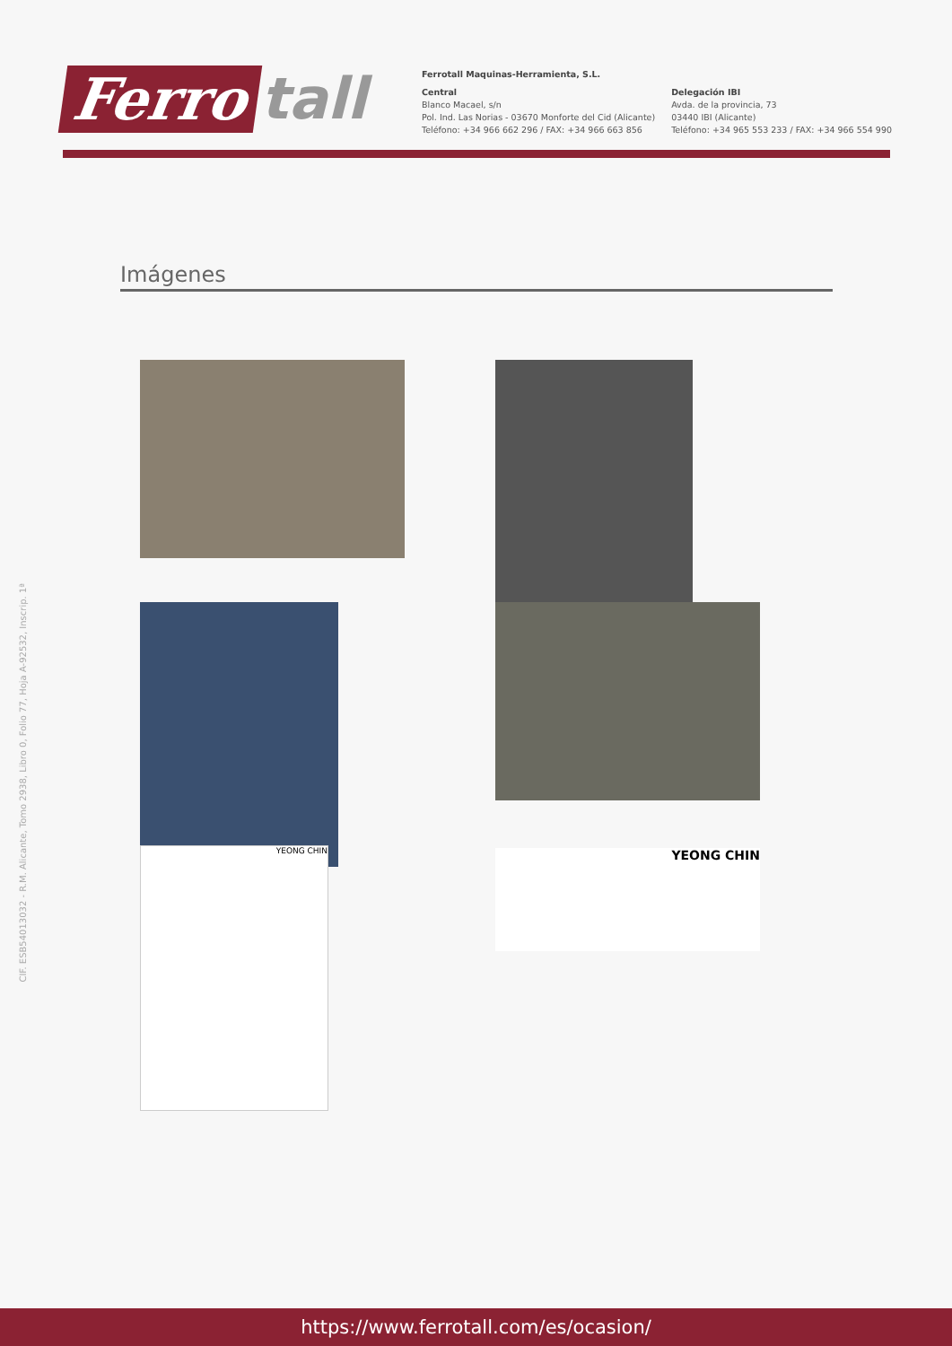Ferro tall
Ferrotall Maquinas-Herramienta, S.L.
Central
Blanco Macael, s/n
Pol. Ind. Las Norias - 03670 Monforte del Cid (Alicante)
Teléfono: +34 966 662 296 / FAX: +34 966 663 856
Delegación IBI
Avda. de la provincia, 73
03440 IBI (Alicante)
Teléfono: +34 965 553 233 / FAX: +34 966 554 990
Imágenes
YEONG CHIN YEONG CHIN
CIF. ESB54013032 - R.M. Alicante, Tomo 2938, Libro 0, Folio 77, Hoja A-92532, Inscrip. 1ª
https://www.ferrotall.com/es/ocasion/